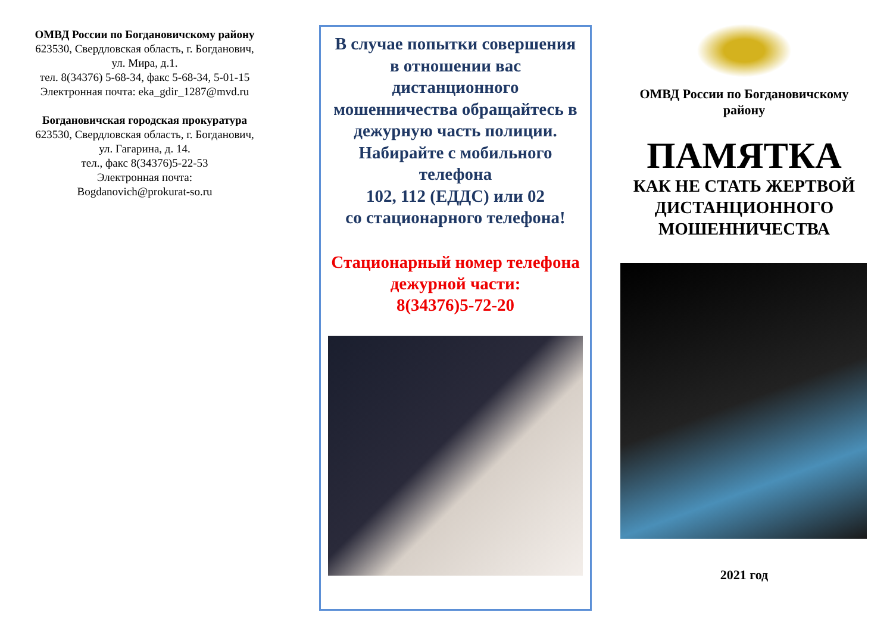ОМВД России по Богдановичскому району
623530, Свердловская область, г. Богданович,
ул. Мира, д.1.
тел. 8(34376) 5-68-34, факс 5-68-34, 5-01-15
Электронная почта: eka_gdir_1287@mvd.ru
Богдановичская городская прокуратура
623530, Свердловская область, г. Богданович,
ул. Гагарина, д. 14.
тел., факс 8(34376)5-22-53
Электронная почта:
Bogdanovich@prokurat-so.ru
В случае попытки совершения
в отношении вас дистанционного мошенничества обращайтесь в дежурную часть полиции.
Набирайте с мобильного телефона
102, 112 (ЕДДС) или 02
со стационарного телефона!
Стационарный номер телефона дежурной части:
8(34376)5-72-20
ОМВД России по Богдановичскому району
ПАМЯТКА
КАК НЕ СТАТЬ ЖЕРТВОЙ ДИСТАНЦИОННОГО МОШЕННИЧЕСТВА
2021 год